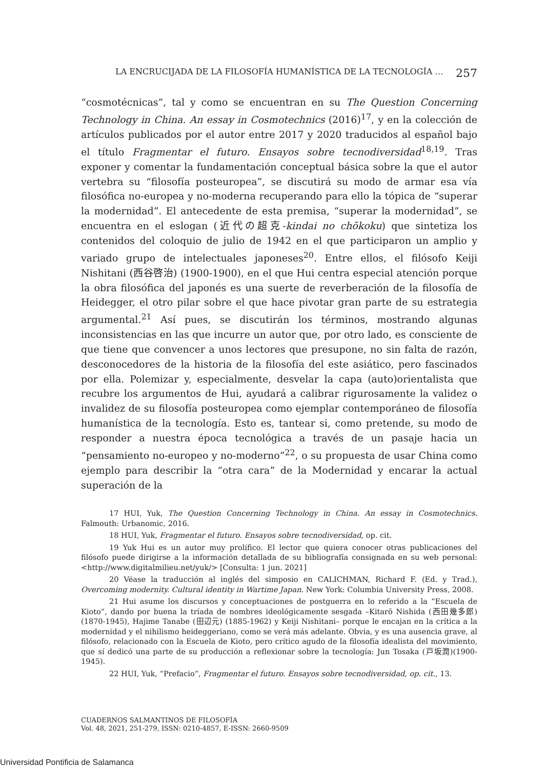LA ENCRUCIJADA DE LA FILOSOFÍA HUMANÍSTICA DE LA TECNOLOGÍA … 257
“cosmotécnicas”, tal y como se encuentran en su The Question Concerning Technology in China. An essay in Cosmotechnics (2016)<sup>17</sup>, y en la colección de artículos publicados por el autor entre 2017 y 2020 traducidos al español bajo el título Fragmentar el futuro. Ensayos sobre tecnodiversidad<sup>18,19</sup>. Tras exponer y comentar la fundamentación conceptual básica sobre la que el autor vertebra su “filosofía posteuropea”, se discutirá su modo de armar esa vía filosófica no-europea y no-moderna recuperando para ello la tópica de “superar la modernidad”. El antecedente de esta premisa, “superar la modernidad”, se encuentra en el eslogan (近代の超克-kindai no chōkoku) que sintetiza los contenidos del coloquio de julio de 1942 en el que participaron un amplio y variado grupo de intelectuales japoneses<sup>20</sup>. Entre ellos, el filósofo Keiji Nishitani (西谷啓治) (1900-1900), en el que Hui centra especial atención porque la obra filosófica del japonés es una suerte de reverberación de la filosofía de Heidegger, el otro pilar sobre el que hace pivotar gran parte de su estrategia argumental.<sup>21</sup> Así pues, se discutirán los términos, mostrando algunas inconsistencias en las que incurre un autor que, por otro lado, es consciente de que tiene que convencer a unos lectores que presupone, no sin falta de razón, desconocedores de la historia de la filosofía del este asiático, pero fascinados por ella. Polemizar y, especialmente, desvelar la capa (auto)orientalista que recubre los argumentos de Hui, ayudará a calibrar rigurosamente la validez o invalidez de su filosofía posteuropea como ejemplar contemporáneo de filosofía humanística de la tecnología. Esto es, tantear si, como pretende, su modo de responder a nuestra época tecnológica a través de un pasaje hacia un “pensamiento no-europeo y no-moderno”<sup>22</sup>, o su propuesta de usar China como ejemplo para describir la “otra cara” de la Modernidad y encarar la actual superación de la
17 HUI, Yuk, The Question Concerning Technology in China. An essay in Cosmotechnics. Falmouth: Urbanomic, 2016.
18 HUI, Yuk, Fragmentar el futuro. Ensayos sobre tecnodiversidad, op. cit.
19 Yuk Hui es un autor muy prolífico. El lector que quiera conocer otras publicaciones del filósofo puede dirigirse a la información detallada de su bibliografía consignada en su web personal: <http://www.digitalmilieu.net/yuk/> [Consulta: 1 jun. 2021]
20 Véase la traducción al inglés del simposio en CALICHMAN, Richard F. (Ed. y Trad.), Overcoming modernity. Cultural identity in Wartime Japan. New York: Columbia University Press, 2008.
21 Hui asume los discursos y conceptuaciones de postguerra en lo referido a la “Escuela de Kioto”, dando por buena la tríada de nombres ideológicamente sesgada –Kitarō Nishida (西田幾多郎) (1870-1945), Hajime Tanabe (田辺元) (1885-1962) y Keiji Nishitani– porque le encajan en la crítica a la modernidad y el nihilismo heideggeriano, como se verá más adelante. Obvia, y es una ausencia grave, al filósofo, relacionado con la Escuela de Kioto, pero crítico agudo de la filosofía idealista del movimiento, que sí dedicó una parte de su producción a reflexionar sobre la tecnología: Jun Tosaka (戸坂潤)(1900-1945).
22 HUI, Yuk, “Prefacio”, Fragmentar el futuro. Ensayos sobre tecnodiversidad, op. cit., 13.
CUADERNOS SALMANTINOS DE FILOSOFÍA
Vol. 48, 2021, 251-279, ISSN: 0210-4857, E-ISSN: 2660-9509
Universidad Pontificia de Salamanca